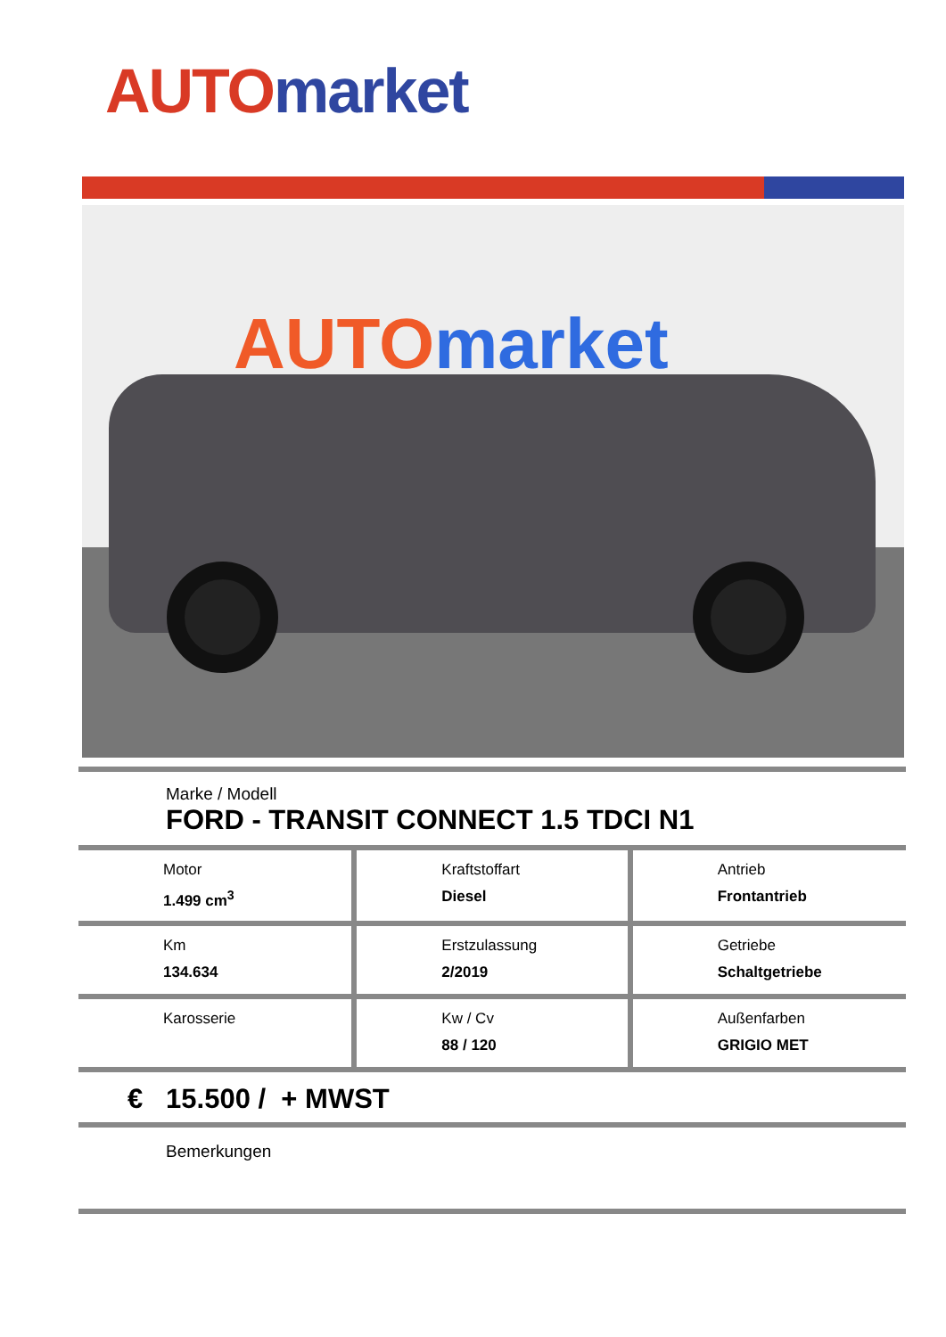AUTO market
AUTOmarket
Marke / Modell
FORD - TRANSIT CONNECT 1.5 TDCI N1
| Motor 1.499 cm<sup>3</sup> | Kraftstoffart Diesel | Antrieb Frontantrieb |
| Km 134.634 | Erstzulassung 2/2019 | Getriebe Schaltgetriebe |
| Karosserie | Kw / Cv 88 / 120 | Außenfarben GRIGIO MET |
€ 15.500 / + MWST
Bemerkungen